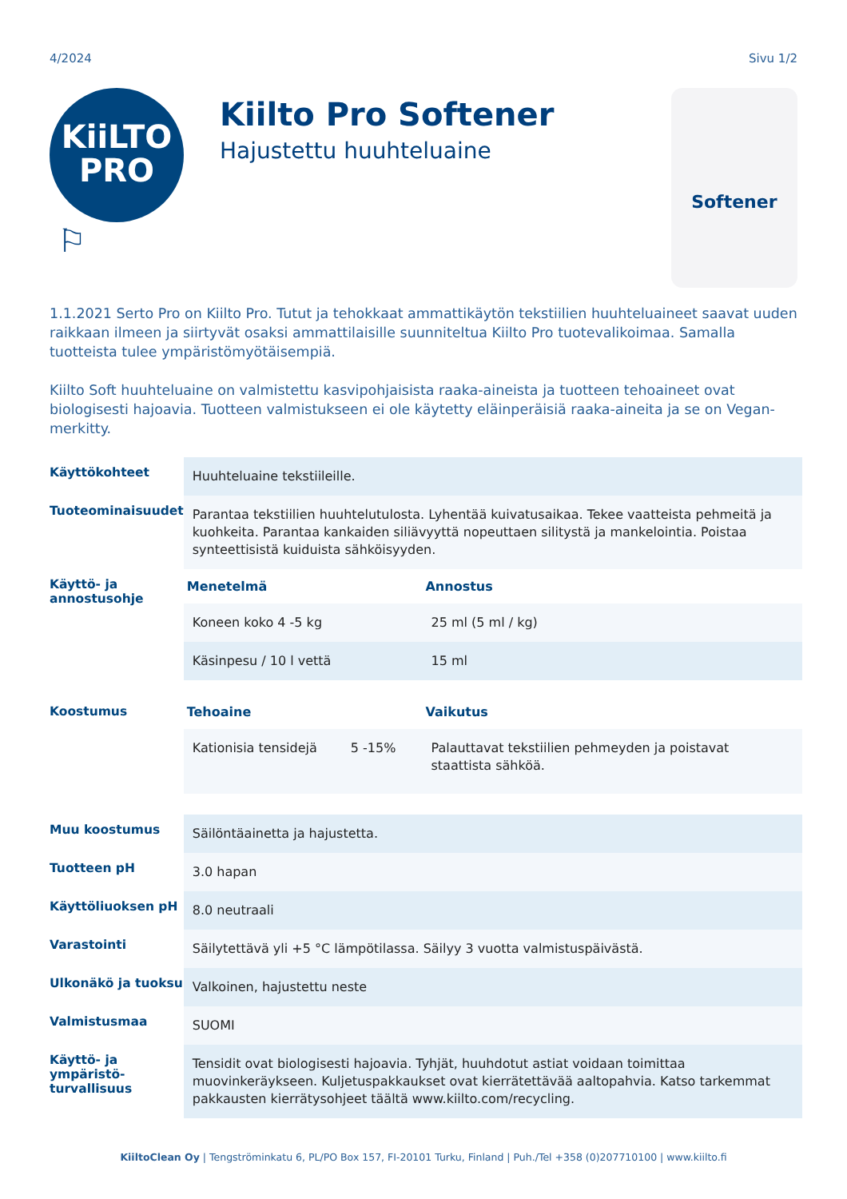4/2024 Sivu 1/2
KiiLTO
PRO
⚐
Kiilto Pro Softener
Hajustettu huuhteluaine
Softener
1.1.2021 Serto Pro on Kiilto Pro. Tutut ja tehokkaat ammattikäytön tekstiilien huuhteluaineet saavat uuden raikkaan ilmeen ja siirtyvät osaksi ammattilaisille suunniteltua Kiilto Pro tuotevalikoimaa. Samalla tuotteista tulee ympäristömyötäisempiä.
Kiilto Soft huuhteluaine on valmistettu kasvipohjaisista raaka-aineista ja tuotteen tehoaineet ovat biologisesti hajoavia. Tuotteen valmistukseen ei ole käytetty eläinperäisiä raaka-aineita ja se on Vegan-merkitty.
| Käyttökohteet | Huuhteluaine tekstiileille. | | |
| Tuoteominaisuudet | Parantaa tekstiilien huuhtelutulosta. Lyhentää kuivatusaikaa. Tekee vaatteista pehmeitä ja kuohkeita. Parantaa kankaiden siliävyyttä nopeuttaen silitystä ja mankelointia. Poistaa synteettisistä kuiduista sähköisyyden. | | |
| Käyttö- ja annostusohje | Menetelmä | | Annostus |
| | Koneen koko 4 -5 kg | | 25 ml (5 ml / kg) |
| | Käsinpesu / 10 l vettä | | 15 ml |
| Koostumus | Tehoaine | | Vaikutus |
| | Kationisia tensidejä | 5 -15% | Palauttavat tekstiilien pehmeyden ja poistavat staattista sähköä. |
| Muu koostumus | Säilöntäainetta ja hajustetta. | | |
| Tuotteen pH | 3.0 hapan | | |
| Käyttöliuoksen pH | 8.0 neutraali | | |
| Varastointi | Säilytettävä yli +5 °C lämpötilassa. Säilyy 3 vuotta valmistuspäivästä. | | |
| Ulkonäkö ja tuoksu | Valkoinen, hajustettu neste | | |
| Valmistusmaa | SUOMI | | |
| Käyttö- ja ympäristö-turvallisuus | Tensidit ovat biologisesti hajoavia. Tyhjät, huuhdotut astiat voidaan toimittaa muovinkeräykseen. Kuljetuspakkaukset ovat kierrätettävää aaltopahvia. Katso tarkemmat pakkausten kierrätysohjeet täältä www.kiilto.com/recycling. | | |
KiiltoClean Oy | Tengströminkatu 6, PL/PO Box 157, FI-20101 Turku, Finland | Puh./Tel +358 (0)207710100 | www.kiilto.fi